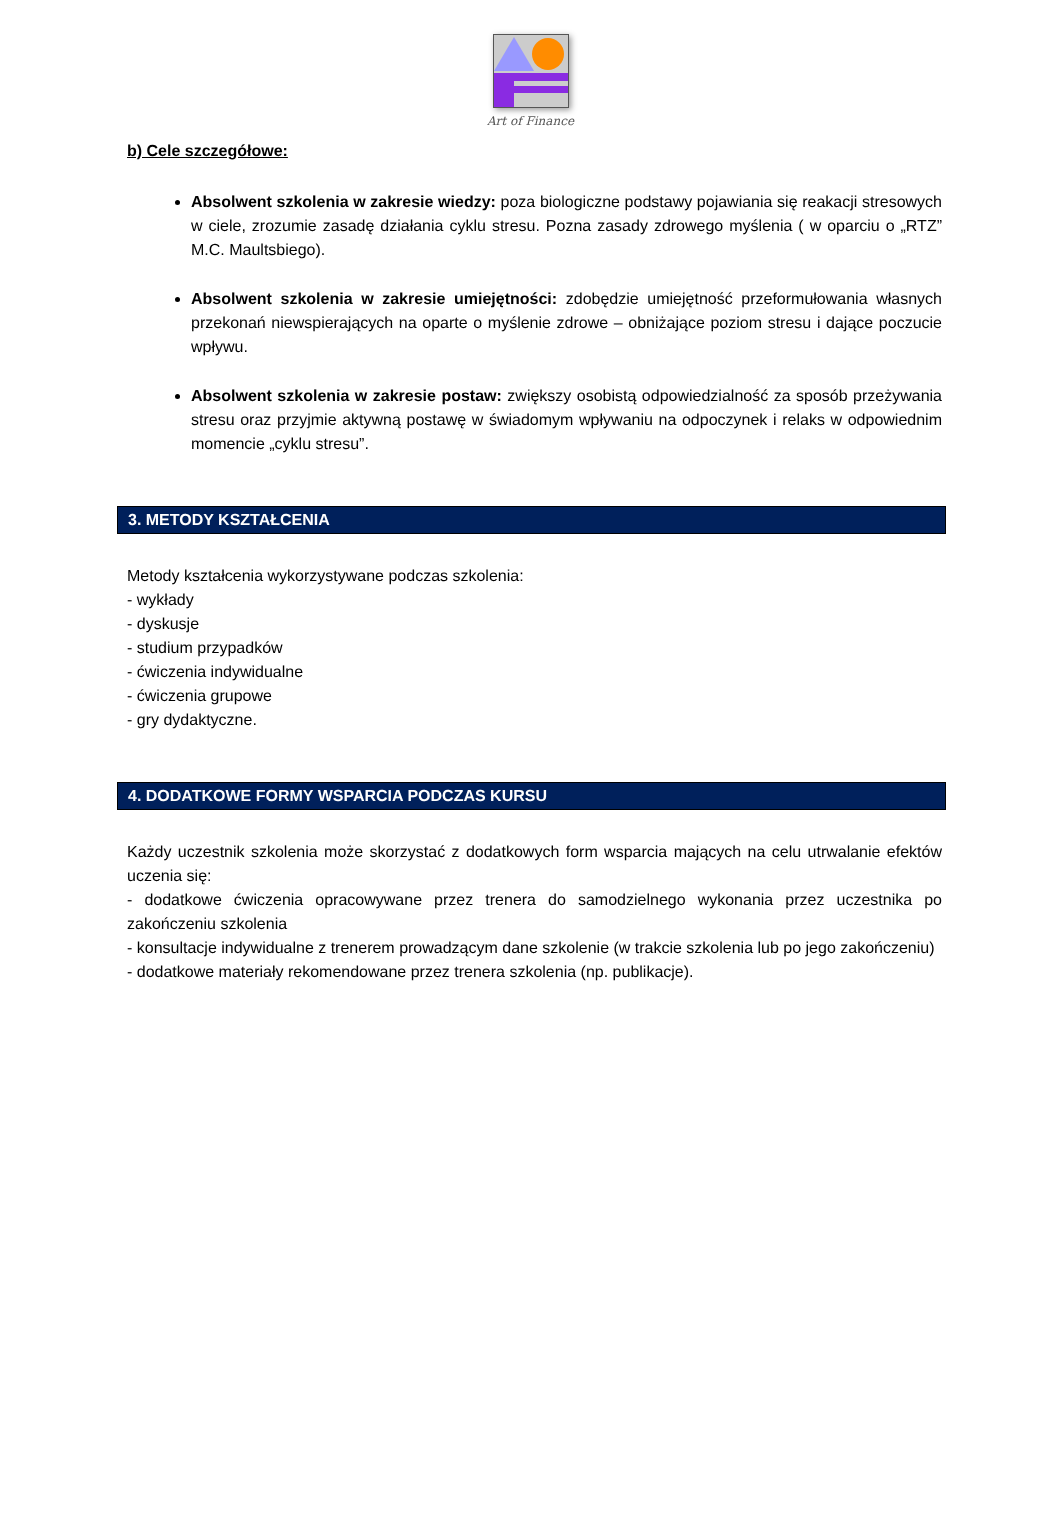Art of Finance
b) Cele szczegółowe:
Absolwent szkolenia w zakresie wiedzy: poza biologiczne podstawy pojawiania się reakacji stresowych w ciele, zrozumie zasadę działania cyklu stresu. Pozna zasady zdrowego myślenia ( w oparciu o „RTZ” M.C. Maultsbiego).
Absolwent szkolenia w zakresie umiejętności: zdobędzie umiejętność przeformułowania własnych przekonań niewspierających na oparte o myślenie zdrowe – obniżające poziom stresu i dające poczucie wpływu.
Absolwent szkolenia w zakresie postaw: zwiększy osobistą odpowiedzialność za sposób przeżywania stresu oraz przyjmie aktywną postawę w świadomym wpływaniu na odpoczynek i relaks w odpowiednim momencie „cyklu stresu”.
3. METODY KSZTAŁCENIA
Metody kształcenia wykorzystywane podczas szkolenia:
- wykłady
- dyskusje
- studium przypadków
- ćwiczenia indywidualne
- ćwiczenia grupowe
- gry dydaktyczne.
4. DODATKOWE FORMY WSPARCIA PODCZAS KURSU
Każdy uczestnik szkolenia może skorzystać z dodatkowych form wsparcia mających na celu utrwalanie efektów uczenia się:
- dodatkowe ćwiczenia opracowywane przez trenera do samodzielnego wykonania przez uczestnika po zakończeniu szkolenia
- konsultacje indywidualne z trenerem prowadzącym dane szkolenie (w trakcie szkolenia lub po jego zakończeniu)
- dodatkowe materiały rekomendowane przez trenera szkolenia (np. publikacje).